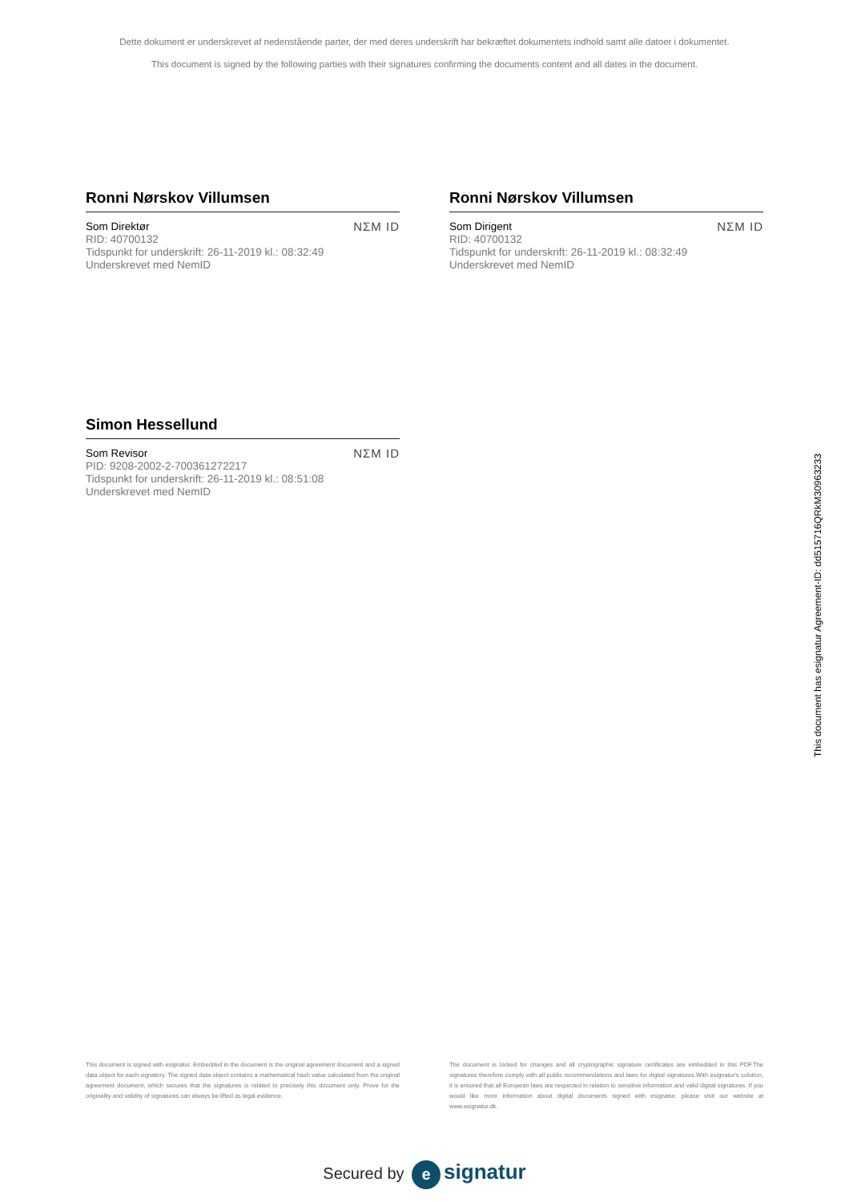Dette dokument er underskrevet af nedenstående parter, der med deres underskrift har bekræftet dokumentets indhold samt alle datoer i dokumentet.
This document is signed by the following parties with their signatures confirming the documents content and all dates in the document.
Ronni Nørskov Villumsen
Som Direktør
RID: 40700132
Tidspunkt for underskrift: 26-11-2019 kl.: 08:32:49
Underskrevet med NemID
NΣM ID
Ronni Nørskov Villumsen
Som Dirigent
RID: 40700132
Tidspunkt for underskrift: 26-11-2019 kl.: 08:32:49
Underskrevet med NemID
NΣM ID
Simon Hessellund
Som Revisor
PID: 9208-2002-2-700361272217
Tidspunkt for underskrift: 26-11-2019 kl.: 08:51:08
Underskrevet med NemID
NΣM ID
This document is signed with esignatur. Embedded in the document is the original agreement document and a signed data object for each signatory. The signed data object contains a mathematical hash value calculated from the original agreement document, which secures that the signatures is related to precisely this document only. Prove for the originality and validity of signatures can always be lifted as legal evidence.
The document is locked for changes and all cryptographic signature certificates are embedded in this PDF.The signatures therefore comply with all public recommendations and laws for digital signatures.With esignatur's solution, it is ensured that all European laws are respected in relation to sensitive information and valid digital signatures. If you would like more information about digital documents signed with esignatur, please visit our website at www.esignatur.dk.
Secured by e signatur
This document has esignatur Agreement-ID: dd515716QRkM30963233